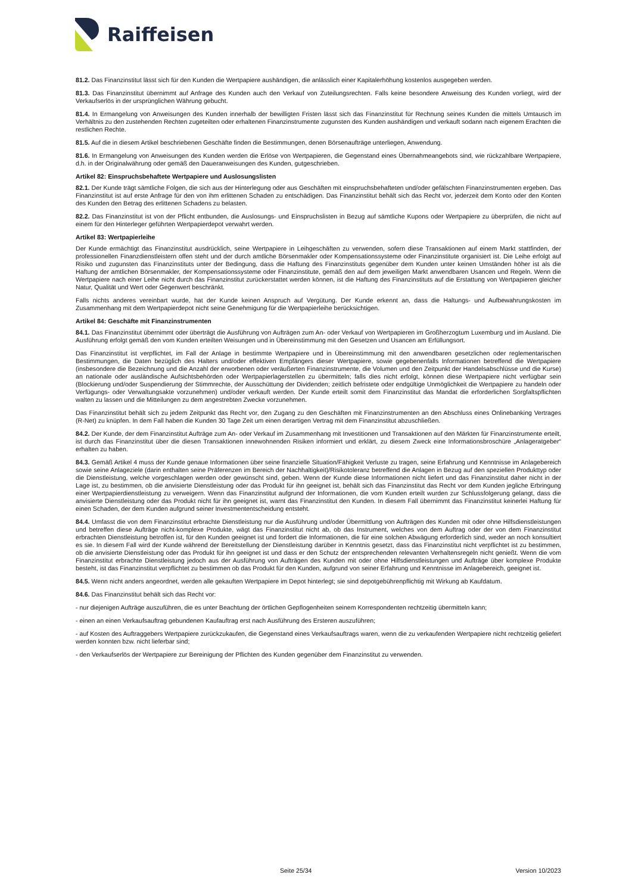Raiffeisen
81.2. Das Finanzinstitut lässt sich für den Kunden die Wertpapiere aushändigen, die anlässlich einer Kapitalerhöhung kostenlos ausgegeben werden.
81.3. Das Finanzinstitut übernimmt auf Anfrage des Kunden auch den Verkauf von Zuteilungsrechten. Falls keine besondere Anweisung des Kunden vorliegt, wird der Verkaufserlös in der ursprünglichen Währung gebucht.
81.4. In Ermangelung von Anweisungen des Kunden innerhalb der bewilligten Fristen lässt sich das Finanzinstitut für Rechnung seines Kunden die mittels Umtausch im Verhältnis zu den zustehenden Rechten zugeteilten oder erhaltenen Finanzinstrumente zugunsten des Kunden aushändigen und verkauft sodann nach eigenem Erachten die restlichen Rechte.
81.5. Auf die in diesem Artikel beschriebenen Geschäfte finden die Bestimmungen, denen Börsenaufträge unterliegen, Anwendung.
81.6. In Ermangelung von Anweisungen des Kunden werden die Erlöse von Wertpapieren, die Gegenstand eines Übernahmeangebots sind, wie rückzahlbare Wertpapiere, d.h. in der Originalwährung oder gemäß den Daueranweisungen des Kunden, gutgeschrieben.
Artikel 82: Einspruchsbehaftete Wertpapiere und Auslosungslisten
82.1. Der Kunde trägt sämtliche Folgen, die sich aus der Hinterlegung oder aus Geschäften mit einspruchsbehafteten und/oder gefälschten Finanzinstrumenten ergeben. Das Finanzinstitut ist auf erste Anfrage für den von ihm erlittenen Schaden zu entschädigen. Das Finanzinstitut behält sich das Recht vor, jederzeit dem Konto oder den Konten des Kunden den Betrag des erlittenen Schadens zu belasten.
82.2. Das Finanzinstitut ist von der Pflicht entbunden, die Auslosungs- und Einspruchslisten in Bezug auf sämtliche Kupons oder Wertpapiere zu überprüfen, die nicht auf einem für den Hinterleger geführten Wertpapierdepot verwahrt werden.
Artikel 83: Wertpapierleihe
Der Kunde ermächtigt das Finanzinstitut ausdrücklich, seine Wertpapiere in Leihgeschäften zu verwenden, sofern diese Transaktionen auf einem Markt stattfinden, der professionellen Finanzdienstleistern offen steht und der durch amtliche Börsenmakler oder Kompensationssysteme oder Finanzinstitute organisiert ist. Die Leihe erfolgt auf Risiko und zugunsten das Finanzinstituts unter der Bedingung, dass die Haftung des Finanzinstituts gegenüber dem Kunden unter keinen Umständen höher ist als die Haftung der amtlichen Börsenmakler, der Kompensationssysteme oder Finanzinstitute, gemäß den auf dem jeweiligen Markt anwendbaren Usancen und Regeln. Wenn die Wertpapiere nach einer Leihe nicht durch das Finanzinstitut zurückerstattet werden können, ist die Haftung des Finanzinstituts auf die Erstattung von Wertpapieren gleicher Natur, Qualität und Wert oder Gegenwert beschränkt.
Falls nichts anderes vereinbart wurde, hat der Kunde keinen Anspruch auf Vergütung. Der Kunde erkennt an, dass die Haltungs- und Aufbewahrungskosten im Zusammenhang mit dem Wertpapierdepot nicht seine Genehmigung für die Wertpapierleihe berücksichtigen.
Artikel 84: Geschäfte mit Finanzinstrumenten
84.1. Das Finanzinstitut übernimmt oder überträgt die Ausführung von Aufträgen zum An- oder Verkauf von Wertpapieren im Großherzogtum Luxemburg und im Ausland. Die Ausführung erfolgt gemäß den vom Kunden erteilten Weisungen und in Übereinstimmung mit den Gesetzen und Usancen am Erfüllungsort.
Das Finanzinstitut ist verpflichtet, im Fall der Anlage in bestimmte Wertpapiere und in Übereinstimmung mit den anwendbaren gesetzlichen oder reglementarischen Bestimmungen, die Daten bezüglich des Halters und/oder effektiven Empfängers dieser Wertpapiere, sowie gegebenenfalls Informationen betreffend die Wertpapiere (insbesondere die Bezeichnung und die Anzahl der erworbenen oder veräußerten Finanzinstrumente, die Volumen und den Zeitpunkt der Handelsabschlüsse und die Kurse) an nationale oder ausländische Aufsichtsbehörden oder Wertpapierlagerstellen zu übermitteln; falls dies nicht erfolgt, können diese Wertpapiere nicht verfügbar sein (Blockierung und/oder Suspendierung der Stimmrechte, der Ausschüttung der Dividenden; zeitlich befristete oder endgültige Unmöglichkeit die Wertpapiere zu handeln oder Verfügungs- oder Verwaltungsakte vorzunehmen) und/oder verkauft werden. Der Kunde erteilt somit dem Finanzinstitut das Mandat die erforderlichen Sorgfaltspflichten walten zu lassen und die Mitteilungen zu dem angestrebten Zwecke vorzunehmen.
Das Finanzinstitut behält sich zu jedem Zeitpunkt das Recht vor, den Zugang zu den Geschäften mit Finanzinstrumenten an den Abschluss eines Onlinebanking Vertrages (R-Net) zu knüpfen. In dem Fall haben die Kunden 30 Tage Zeit um einen derartigen Vertrag mit dem Finanzinstitut abzuschließen.
84.2. Der Kunde, der dem Finanzinstitut Aufträge zum An- oder Verkauf im Zusammenhang mit Investitionen und Transaktionen auf den Märkten für Finanzinstrumente erteilt, ist durch das Finanzinstitut über die diesen Transaktionen innewohnenden Risiken informiert und erklärt, zu diesem Zweck eine Informationsbroschüre „Anlageratgeber“ erhalten zu haben.
84.3. Gemäß Artikel 4 muss der Kunde genaue Informationen über seine finanzielle Situation/Fähigkeit Verluste zu tragen, seine Erfahrung und Kenntnisse im Anlagebereich sowie seine Anlageziele (darin enthalten seine Präferenzen im Bereich der Nachhaltigkeit)/Risikotoleranz betreffend die Anlagen in Bezug auf den speziellen Produkttyp oder die Dienstleistung, welche vorgeschlagen werden oder gewünscht sind, geben. Wenn der Kunde diese Informationen nicht liefert und das Finanzinstitut daher nicht in der Lage ist, zu bestimmen, ob die anvisierte Dienstleistung oder das Produkt für ihn geeignet ist, behält sich das Finanzinstitut das Recht vor dem Kunden jegliche Erbringung einer Wertpapierdienstleistung zu verweigern. Wenn das Finanzinstitut aufgrund der Informationen, die vom Kunden erteilt wurden zur Schlussfolgerung gelangt, dass die anvisierte Dienstleistung oder das Produkt nicht für ihn geeignet ist, warnt das Finanzinstitut den Kunden. In diesem Fall übernimmt das Finanzinstitut keinerlei Haftung für einen Schaden, der dem Kunden aufgrund seiner Investmententscheidung entsteht.
84.4. Umfasst die von dem Finanzinstitut erbrachte Dienstleistung nur die Ausführung und/oder Übermittlung von Aufträgen des Kunden mit oder ohne Hilfsdienstleistungen und betreffen diese Aufträge nicht-komplexe Produkte, wägt das Finanzinstitut nicht ab, ob das Instrument, welches von dem Auftrag oder der von dem Finanzinstitut erbrachten Dienstleistung betroffen ist, für den Kunden geeignet ist und fordert die Informationen, die für eine solchen Abwägung erforderlich sind, weder an noch konsultiert es sie. In diesem Fall wird der Kunde während der Bereitstellung der Dienstleistung darüber in Kenntnis gesetzt, dass das Finanzinstitut nicht verpflichtet ist zu bestimmen, ob die anvisierte Dienstleistung oder das Produkt für ihn geeignet ist und dass er den Schutz der entsprechenden relevanten Verhaltensregeln nicht genießt. Wenn die vom Finanzinstitut erbrachte Dienstleistung jedoch aus der Ausführung von Aufträgen des Kunden mit oder ohne Hilfsdienstleistungen und Aufträge über komplexe Produkte besteht, ist das Finanzinstitut verpflichtet zu bestimmen ob das Produkt für den Kunden, aufgrund von seiner Erfahrung und Kenntnisse im Anlagebereich, geeignet ist.
84.5. Wenn nicht anders angeordnet, werden alle gekauften Wertpapiere im Depot hinterlegt; sie sind depotgebührenpflichtig mit Wirkung ab Kaufdatum.
84.6. Das Finanzinstitut behält sich das Recht vor:
- nur diejenigen Aufträge auszuführen, die es unter Beachtung der örtlichen Gepflogenheiten seinem Korrespondenten rechtzeitig übermitteln kann;
- einen an einen Verkaufsauftrag gebundenen Kaufauftrag erst nach Ausführung des Ersteren auszuführen;
- auf Kosten des Auftraggebers Wertpapiere zurückzukaufen, die Gegenstand eines Verkaufsauftrags waren, wenn die zu verkaufenden Wertpapiere nicht rechtzeitig geliefert werden konnten bzw. nicht lieferbar sind;
- den Verkaufserlös der Wertpapiere zur Bereinigung der Pflichten des Kunden gegenüber dem Finanzinstitut zu verwenden.
Seite 25/34 Version 10/2023